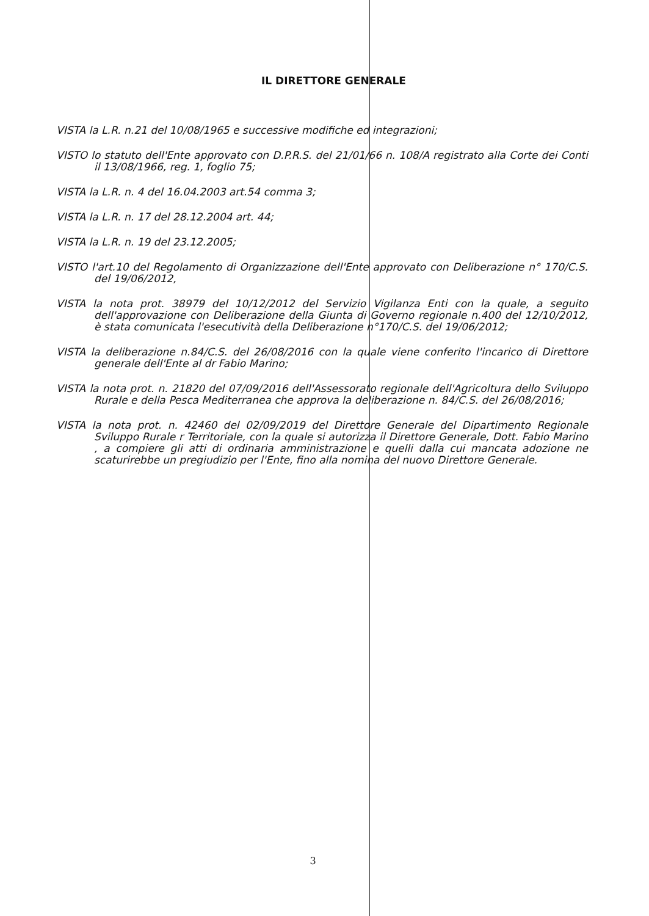IL DIRETTORE GENERALE
VISTA la L.R. n.21 del 10/08/1965 e successive modifiche ed integrazioni;
VISTO lo statuto dell'Ente approvato con D.P.R.S. del 21/01/66 n. 108/A registrato alla Corte dei Conti il 13/08/1966, reg. 1, foglio 75;
VISTA la L.R. n. 4 del 16.04.2003 art.54 comma 3;
VISTA la L.R. n. 17 del 28.12.2004 art. 44;
VISTA la L.R. n. 19 del 23.12.2005;
VISTO l'art.10 del Regolamento di Organizzazione dell'Ente approvato con Deliberazione n° 170/C.S. del 19/06/2012,
VISTA la nota prot. 38979 del 10/12/2012 del Servizio Vigilanza Enti con la quale, a seguito dell'approvazione con Deliberazione della Giunta di Governo regionale n.400 del 12/10/2012, è stata comunicata l'esecutività della Deliberazione n°170/C.S. del 19/06/2012;
VISTA la deliberazione n.84/C.S. del 26/08/2016 con la quale viene conferito l'incarico di Direttore generale dell'Ente al dr Fabio Marino;
VISTA la nota prot. n. 21820 del 07/09/2016 dell'Assessorato regionale dell'Agricoltura dello Sviluppo Rurale e della Pesca Mediterranea che approva la deliberazione n. 84/C.S. del 26/08/2016;
VISTA la nota prot. n. 42460 del 02/09/2019 del Direttore Generale del Dipartimento Regionale Sviluppo Rurale r Territoriale, con la quale si autorizza il Direttore Generale, Dott. Fabio Marino , a compiere gli atti di ordinaria amministrazione e quelli dalla cui mancata adozione ne scaturirebbe un pregiudizio per l'Ente, fino alla nomina del nuovo Direttore Generale.
3